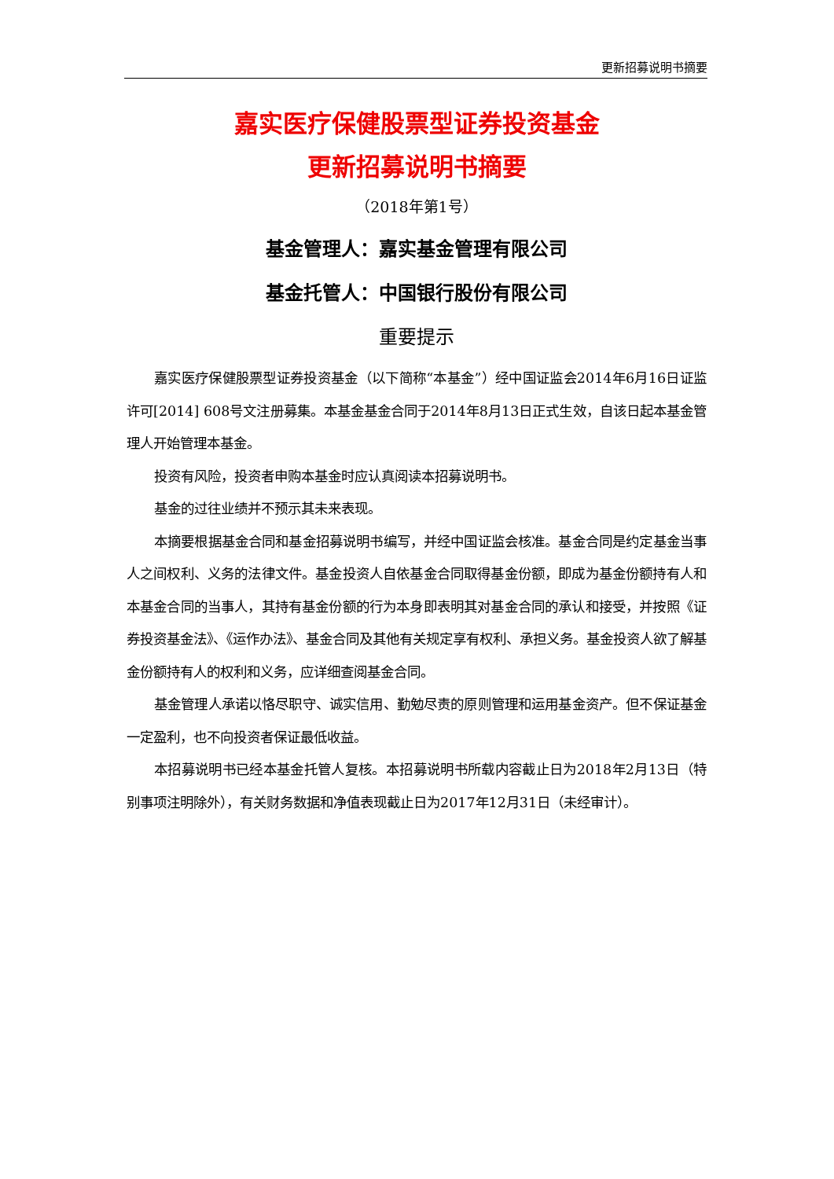更新招募说明书摘要
嘉实医疗保健股票型证券投资基金
更新招募说明书摘要
（2018年第1号）
基金管理人：嘉实基金管理有限公司
基金托管人：中国银行股份有限公司
重要提示
嘉实医疗保健股票型证券投资基金（以下简称“本基金”）经中国证监会2014年6月16日证监许可[2014] 608号文注册募集。本基金基金合同于2014年8月13日正式生效，自该日起本基金管理人开始管理本基金。
投资有风险，投资者申购本基金时应认真阅读本招募说明书。
基金的过往业绩并不预示其未来表现。
本摘要根据基金合同和基金招募说明书编写，并经中国证监会核准。基金合同是约定基金当事人之间权利、义务的法律文件。基金投资人自依基金合同取得基金份额，即成为基金份额持有人和本基金合同的当事人，其持有基金份额的行为本身即表明其对基金合同的承认和接受，并按照《证券投资基金法》、《运作办法》、基金合同及其他有关规定享有权利、承担义务。基金投资人欲了解基金份额持有人的权利和义务，应详细查阅基金合同。
基金管理人承诺以恪尽职守、诚实信用、勤勉尽责的原则管理和运用基金资产。但不保证基金一定盈利，也不向投资者保证最低收益。
本招募说明书已经本基金托管人复核。本招募说明书所载内容截止日为2018年2月13日（特别事项注明除外），有关财务数据和净值表现截止日为2017年12月31日（未经审计）。